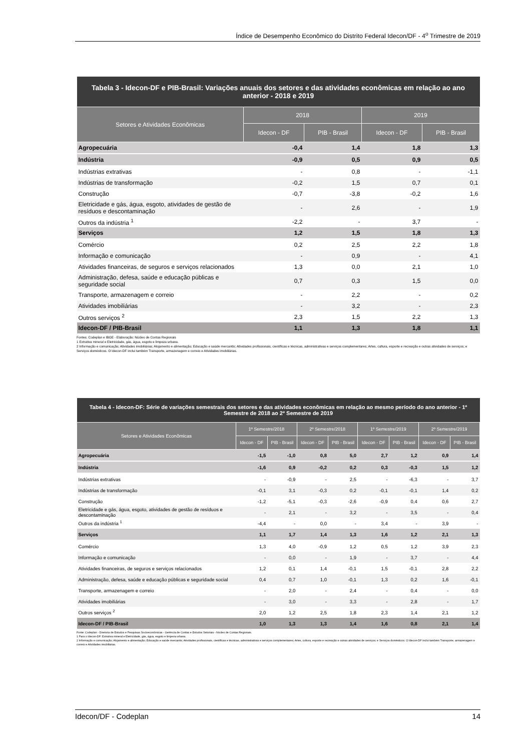Índice de Desempenho Econômico do Distrito Federal Idecon/DF - 4<sup>o</sup> Trimestre de 2019
| Tabela 3 - Idecon-DF e PIB-Brasil: Variações anuais dos setores e das atividades econômicas em relação ao ano anterior - 2018 e 2019 | | | | |
| Setores e Atividades Econômicas | 2018 | | 2019 | |
| | Idecon - DF | PIB - Brasil | Idecon - DF | PIB - Brasil |
| Agropecuária | -0,4 | 1,4 | 1,8 | 1,3 |
| Indústria | -0,9 | 0,5 | 0,9 | 0,5 |
| Indústrias extrativas | - | 0,8 | - | -1,1 |
| Indústrias de transformação | -0,2 | 1,5 | 0,7 | 0,1 |
| Construção | -0,7 | -3,8 | -0,2 | 1,6 |
| Eletricidade e gás, água, esgoto, atividades de gestão de resíduos e descontaminação | - | 2,6 | - | 1,9 |
| Outros da indústria <sup>1</sup> | -2,2 | - | 3,7 | - |
| Serviços | 1,2 | 1,5 | 1,8 | 1,3 |
| Comércio | 0,2 | 2,5 | 2,2 | 1,8 |
| Informação e comunicação | - | 0,9 | - | 4,1 |
| Atividades financeiras, de seguros e serviços relacionados | 1,3 | 0,0 | 2,1 | 1,0 |
| Administração, defesa, saúde e educação públicas e seguridade social | 0,7 | 0,3 | 1,5 | 0,0 |
| Transporte, armazenagem e correio | - | 2,2 | - | 0,2 |
| Atividades imobiliárias | - | 3,2 | - | 2,3 |
| Outros serviços <sup>2</sup> | 2,3 | 1,5 | 2,2 | 1,3 |
| Idecon-DF / PIB-Brasil | 1,1 | 1,3 | 1,8 | 1,1 |
Fontes: Codeplan e IBGE - Elaboração: Núcleo de Contas Regionais
1 Extrativa mineral e Eletricidade, gás, água, esgoto e limpeza urbana.
2 Informação e comunicação; Atividades imobiliárias; Alojamento e alimentação; Educação e saúde mercantis; Atividades profissionais, científicas e técnicas, administrativas e serviços complementares; Artes, cultura, esporte e recreação e outras atividades de serviços; e Serviços domésticos. O Idecon-DF inclui também Transporte, armazenagem e correio e Atividades imobiliárias.
| Tabela 4 - Idecon-DF: Série de variações semestrais dos setores e das atividades econômicas em relação ao mesmo período do ano anterior - 1º Semestre de 2018 ao 2º Semestre de 2019 | | | | | | | | |
| Setores e Atividades Econômicas | 1º Semestre/2018 | | 2º Semestre/2018 | | 1º Semestre/2019 | | 2º Semestre/2019 | |
| | Idecon - DF | PIB - Brasil | Idecon - DF | PIB - Brasil | Idecon - DF | PIB - Brasil | Idecon - DF | PIB - Brasil |
| Agropecuária | -1,5 | -1,0 | 0,8 | 5,0 | 2,7 | 1,2 | 0,9 | 1,4 |
| Indústria | -1,6 | 0,9 | -0,2 | 0,2 | 0,3 | -0,3 | 1,5 | 1,2 |
| Indústrias extrativas | - | -0,9 | - | 2,5 | - | -6,3 | - | 3,7 |
| Indústrias de transformação | -0,1 | 3,1 | -0,3 | 0,2 | -0,1 | -0,1 | 1,4 | 0,2 |
| Construção | -1,2 | -5,1 | -0,3 | -2,6 | -0,9 | 0,4 | 0,6 | 2,7 |
| Eletricidade e gás, água, esgoto, atividades de gestão de resíduos e descontaminação | - | 2,1 | - | 3,2 | - | 3,5 | - | 0,4 |
| Outros da indústria <sup>1</sup> | -4,4 | - | 0,0 | - | 3,4 | - | 3,9 | - |
| Serviços | 1,1 | 1,7 | 1,4 | 1,3 | 1,6 | 1,2 | 2,1 | 1,3 |
| Comércio | 1,3 | 4,0 | -0,9 | 1,2 | 0,5 | 1,2 | 3,9 | 2,3 |
| Informação e comunicação | - | 0,0 | - | 1,9 | - | 3,7 | - | 4,4 |
| Atividades financeiras, de seguros e serviços relacionados | 1,2 | 0,1 | 1,4 | -0,1 | 1,5 | -0,1 | 2,8 | 2,2 |
| Administração, defesa, saúde e educação públicas e seguridade social | 0,4 | 0,7 | 1,0 | -0,1 | 1,3 | 0,2 | 1,6 | -0,1 |
| Transporte, armazenagem e correio | - | 2,0 | - | 2,4 | - | 0,4 | - | 0,0 |
| Atividades imobiliárias | - | 3,0 | - | 3,3 | - | 2,8 | - | 1,7 |
| Outros serviços <sup>2</sup> | 2,0 | 1,2 | 2,5 | 1,8 | 2,3 | 1,4 | 2,1 | 1,2 |
| Idecon-DF / PIB-Brasil | 1,0 | 1,3 | 1,3 | 1,4 | 1,6 | 0,8 | 2,1 | 1,4 |
Fonte: Codeplan - Diretoria de Estudos e Pesquisas Socioeconômicas - Gerência de Contas e Estudos Setoriais - Núcleo de Contas Regionais.
1 Para o Idecon-DF: Extrativa mineral e Eletricidade, gás, água, esgoto e limpeza urbana.
2 Informação e comunicação; Alojamento e alimentação; Educação e saúde mercantis; Atividades profissionais, científicas e técnicas, administrativas e serviços complementares; Artes, cultura, esporte e recreação e outras atividades de serviços; e Serviços domésticos. O Idecon-DF inclui também Transporte, armazenagem e correio e Atividades imobiliárias.
Idecon/DF - Codeplan 14